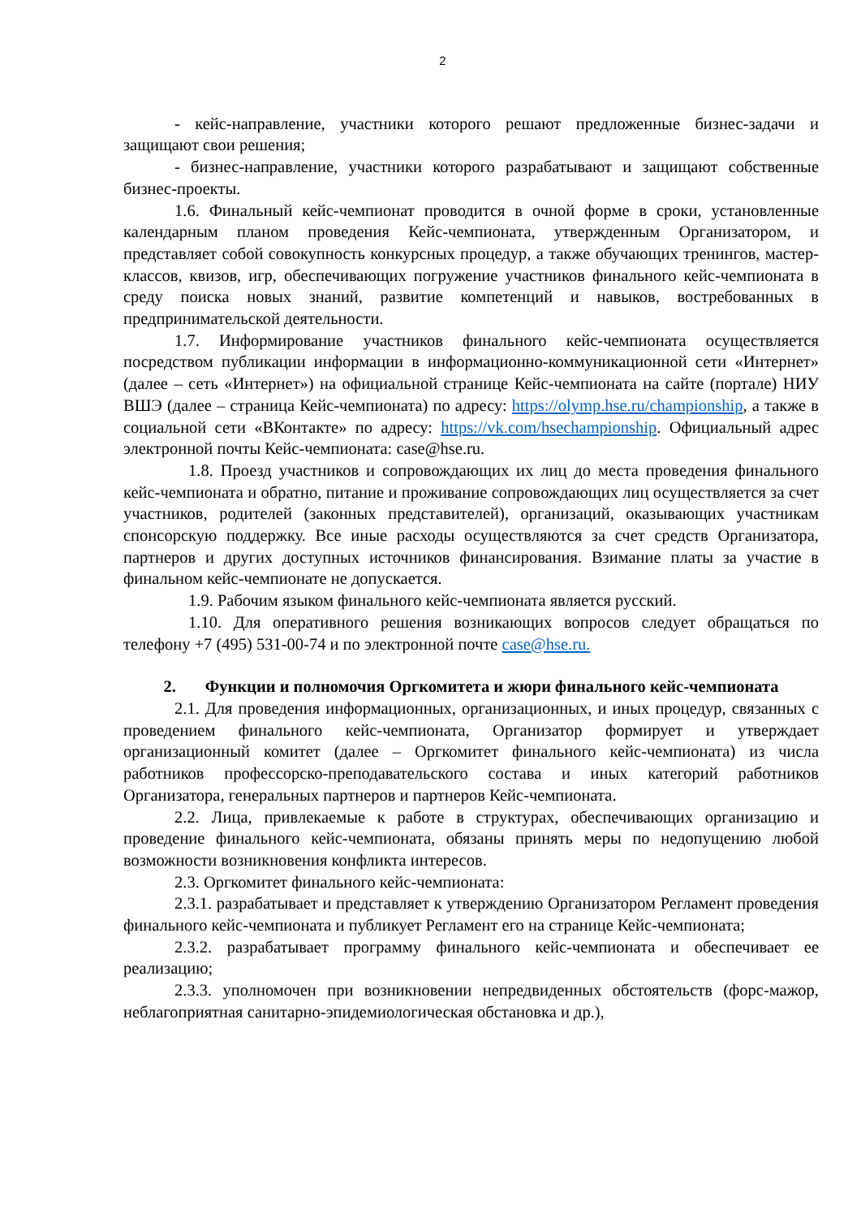2
- кейс-направление, участники которого решают предложенные бизнес-задачи и защищают свои решения;
- бизнес-направление, участники которого разрабатывают и защищают собственные бизнес-проекты.
1.6. Финальный кейс-чемпионат проводится в очной форме в сроки, установленные календарным планом проведения Кейс-чемпионата, утвержденным Организатором, и представляет собой совокупность конкурсных процедур, а также обучающих тренингов, мастер-классов, квизов, игр, обеспечивающих погружение участников финального кейс-чемпионата в среду поиска новых знаний, развитие компетенций и навыков, востребованных в предпринимательской деятельности.
1.7. Информирование участников финального кейс-чемпионата осуществляется посредством публикации информации в информационно-коммуникационной сети «Интернет» (далее – сеть «Интернет») на официальной странице Кейс-чемпионата на сайте (портале) НИУ ВШЭ (далее – страница Кейс-чемпионата) по адресу: https://olymp.hse.ru/championship, а также в социальной сети «ВКонтакте» по адресу: https://vk.com/hsechampionship. Официальный адрес электронной почты Кейс-чемпионата: case@hse.ru.
1.8. Проезд участников и сопровождающих их лиц до места проведения финального кейс-чемпионата и обратно, питание и проживание сопровождающих лиц осуществляется за счет участников, родителей (законных представителей), организаций, оказывающих участникам спонсорскую поддержку. Все иные расходы осуществляются за счет средств Организатора, партнеров и других доступных источников финансирования. Взимание платы за участие в финальном кейс-чемпионате не допускается.
1.9. Рабочим языком финального кейс-чемпионата является русский.
1.10. Для оперативного решения возникающих вопросов следует обращаться по телефону +7 (495) 531-00-74 и по электронной почте case@hse.ru.
2. Функции и полномочия Оргкомитета и жюри финального кейс-чемпионата
2.1. Для проведения информационных, организационных, и иных процедур, связанных с проведением финального кейс-чемпионата, Организатор формирует и утверждает организационный комитет (далее – Оргкомитет финального кейс-чемпионата) из числа работников профессорско-преподавательского состава и иных категорий работников Организатора, генеральных партнеров и партнеров Кейс-чемпионата.
2.2. Лица, привлекаемые к работе в структурах, обеспечивающих организацию и проведение финального кейс-чемпионата, обязаны принять меры по недопущению любой возможности возникновения конфликта интересов.
2.3. Оргкомитет финального кейс-чемпионата:
2.3.1. разрабатывает и представляет к утверждению Организатором Регламент проведения финального кейс-чемпионата и публикует Регламент его на странице Кейс-чемпионата;
2.3.2. разрабатывает программу финального кейс-чемпионата и обеспечивает ее реализацию;
2.3.3. уполномочен при возникновении непредвиденных обстоятельств (форс-мажор, неблагоприятная санитарно-эпидемиологическая обстановка и др.),